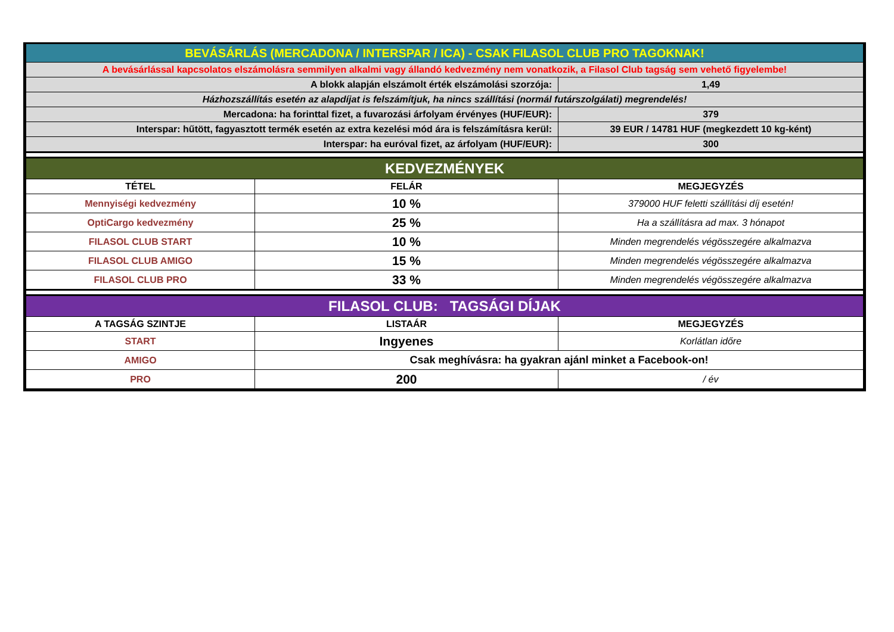| BEVÁSÁRLÁS (MERCADONA / INTERSPAR / ICA) - CSAK FILASOL CLUB PRO TAGOKNAK! | | |
| A bevásárlással kapcsolatos elszámolásra semmilyen alkalmi vagy állandó kedvezmény nem vonatkozik, a Filasol Club tagság sem vehető figyelembe! | | |
| A blokk alapján elszámolt érték elszámolási szorzója: | | 1,49 |
| Házhozszállítás esetén az alapdíjat is felszámítjuk, ha nincs szállítási (normál futárszolgálati) megrendelés! | | |
| Mercadona: ha forinttal fizet, a fuvarozási árfolyam érvényes (HUF/EUR): | | 379 |
| Interspar: hűtött, fagyasztott termék esetén az extra kezelési mód ára is felszámításra kerül: | | 39 EUR / 14781 HUF (megkezdett 10 kg-ként) |
| Interspar: ha euróval fizet, az árfolyam (HUF/EUR): | | 300 |
| KEDVEZMÉNYEK | | |
| TÉTEL | FELÁR | MEGJEGYZÉS |
| Mennyiségi kedvezmény | 10 % | 379000 HUF feletti szállítási díj esetén! |
| OptiCargo kedvezmény | 25 % | Ha a szállításra ad max. 3 hónapot |
| FILASOL CLUB START | 10 % | Minden megrendelés végösszegére alkalmazva |
| FILASOL CLUB AMIGO | 15 % | Minden megrendelés végösszegére alkalmazva |
| FILASOL CLUB PRO | 33 % | Minden megrendelés végösszegére alkalmazva |
| FILASOL CLUB: TAGSÁGI DÍJAK | | |
| A TAGSÁG SZINTJE | LISTAÁR | MEGJEGYZÉS |
| START | Ingyenes | Korlátlan időre |
| AMIGO | Csak meghívásra: ha gyakran ajánl minket a Facebook-on! | |
| PRO | 200 | / év |